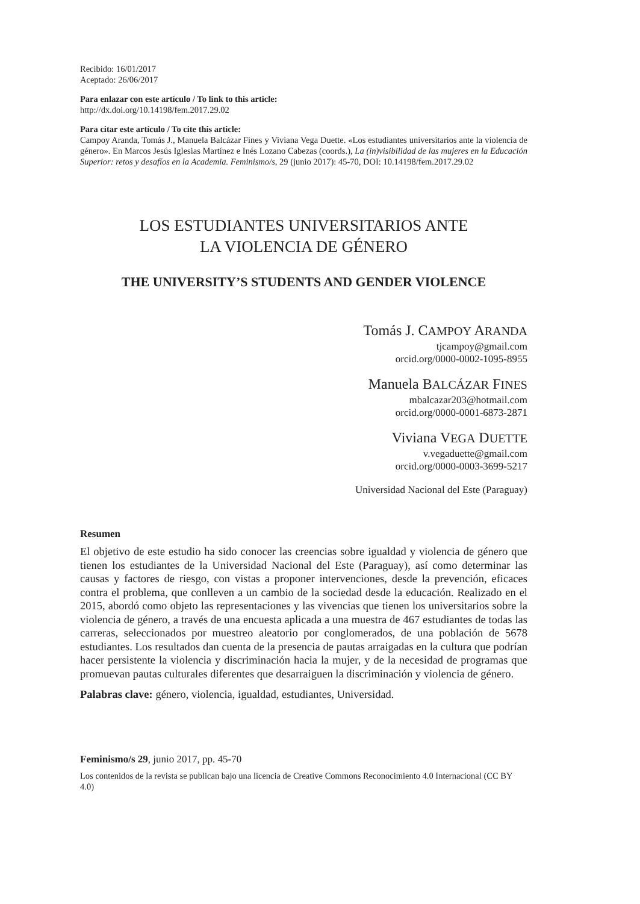Recibido: 16/01/2017
Aceptado: 26/06/2017
Para enlazar con este artículo / To link to this article:
http://dx.doi.org/10.14198/fem.2017.29.02
Para citar este artículo / To cite this article:
Campoy Aranda, Tomás J., Manuela Balcázar Fines y Viviana Vega Duette. «Los estudiantes universitarios ante la violencia de género». En Marcos Jesús Iglesias Martínez e Inés Lozano Cabezas (coords.), La (in)visibilidad de las mujeres en la Educación Superior: retos y desafíos en la Academia. Feminismo/s, 29 (junio 2017): 45-70, DOI: 10.14198/fem.2017.29.02
LOS ESTUDIANTES UNIVERSITARIOS ANTE
LA VIOLENCIA DE GÉNERO
THE UNIVERSITY’S STUDENTS AND GENDER VIOLENCE
Tomás J. CAMPOY ARANDA
tjcampoy@gmail.com
orcid.org/0000-0002-1095-8955
Manuela BALCÁZAR FINES
mbalcazar203@hotmail.com
orcid.org/0000-0001-6873-2871
Viviana VEGA DUETTE
v.vegaduette@gmail.com
orcid.org/0000-0003-3699-5217
Universidad Nacional del Este (Paraguay)
Resumen
El objetivo de este estudio ha sido conocer las creencias sobre igualdad y violencia de género que tienen los estudiantes de la Universidad Nacional del Este (Paraguay), así como determinar las causas y factores de riesgo, con vistas a proponer intervenciones, desde la prevención, eficaces contra el problema, que conlleven a un cambio de la sociedad desde la educación. Realizado en el 2015, abordó como objeto las representaciones y las vivencias que tienen los universitarios sobre la violencia de género, a través de una encuesta aplicada a una muestra de 467 estudiantes de todas las carreras, seleccionados por muestreo aleatorio por conglomerados, de una población de 5678 estudiantes. Los resultados dan cuenta de la presencia de pautas arraigadas en la cultura que podrían hacer persistente la violencia y discriminación hacia la mujer, y de la necesidad de programas que promuevan pautas culturales diferentes que desarraiguen la discriminación y violencia de género.
Palabras clave: género, violencia, igualdad, estudiantes, Universidad.
Feminismo/s 29, junio 2017, pp. 45-70
Los contenidos de la revista se publican bajo una licencia de Creative Commons Reconocimiento 4.0 Internacional (CC BY 4.0)